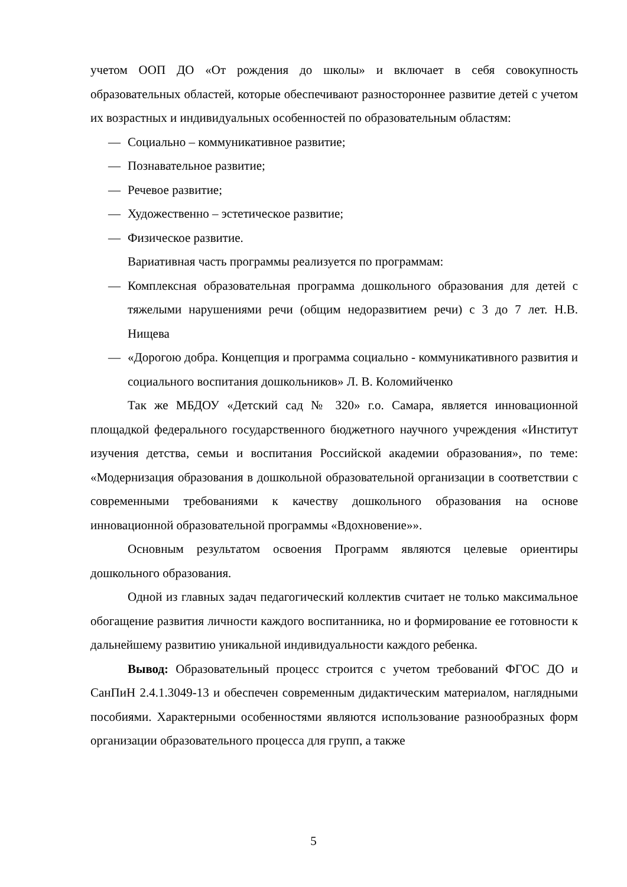учетом ООП ДО «От рождения до школы» и включает в себя совокупность образовательных областей, которые обеспечивают разностороннее развитие детей с учетом их возрастных и индивидуальных особенностей по образовательным областям:
— Социально – коммуникативное развитие;
— Познавательное развитие;
— Речевое развитие;
— Художественно – эстетическое развитие;
— Физическое развитие.
Вариативная часть программы реализуется по программам:
— Комплексная образовательная программа дошкольного образования для детей с тяжелыми нарушениями речи (общим недоразвитием речи) с 3 до 7 лет. Н.В. Нищева
— «Дорогою добра. Концепция и программа социально - коммуникативного развития и социального воспитания дошкольников» Л. В. Коломийченко
Так же МБДОУ «Детский сад № 320» г.о. Самара, является инновационной площадкой федерального государственного бюджетного научного учреждения «Институт изучения детства, семьи и воспитания Российской академии образования», по теме: «Модернизация образования в дошкольной образовательной организации в соответствии с современными требованиями к качеству дошкольного образования на основе инновационной образовательной программы «Вдохновение»».
Основным результатом освоения Программ являются целевые ориентиры дошкольного образования.
Одной из главных задач педагогический коллектив считает не только максимальное обогащение развития личности каждого воспитанника, но и формирование ее готовности к дальнейшему развитию уникальной индивидуальности каждого ребенка.
Вывод: Образовательный процесс строится с учетом требований ФГОС ДО и СанПиН 2.4.1.3049-13 и обеспечен современным дидактическим материалом, наглядными пособиями. Характерными особенностями являются использование разнообразных форм организации образовательного процесса для групп, а также
5